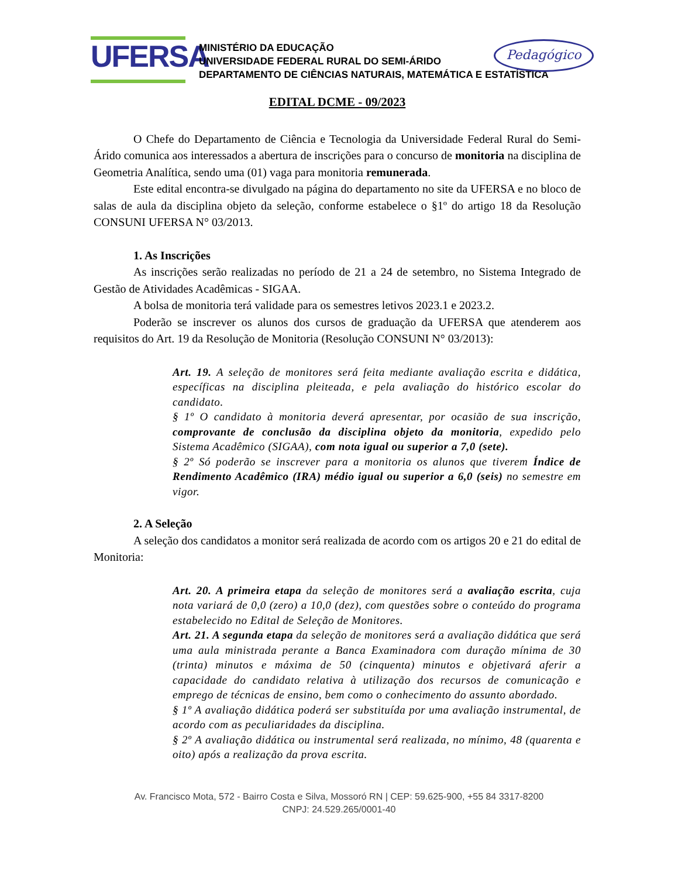UFERSA
MINISTÉRIO DA EDUCAÇÃO
UNIVERSIDADE FEDERAL RURAL DO SEMI-ÁRIDO
DEPARTAMENTO DE CIÊNCIAS NATURAIS, MATEMÁTICA E ESTATÍSTICA
Pedagógico
EDITAL DCME - 09/2023
O Chefe do Departamento de Ciência e Tecnologia da Universidade Federal Rural do Semi-Árido comunica aos interessados a abertura de inscrições para o concurso de monitoria na disciplina de Geometria Analítica, sendo uma (01) vaga para monitoria remunerada.
Este edital encontra-se divulgado na página do departamento no site da UFERSA e no bloco de salas de aula da disciplina objeto da seleção, conforme estabelece o §1º do artigo 18 da Resolução CONSUNI UFERSA N° 03/2013.
1. As Inscrições
As inscrições serão realizadas no período de 21 a 24 de setembro, no Sistema Integrado de Gestão de Atividades Acadêmicas - SIGAA.
A bolsa de monitoria terá validade para os semestres letivos 2023.1 e 2023.2.
Poderão se inscrever os alunos dos cursos de graduação da UFERSA que atenderem aos requisitos do Art. 19 da Resolução de Monitoria (Resolução CONSUNI N° 03/2013):
Art. 19. A seleção de monitores será feita mediante avaliação escrita e didática, específicas na disciplina pleiteada, e pela avaliação do histórico escolar do candidato.
§ 1º O candidato à monitoria deverá apresentar, por ocasião de sua inscrição, comprovante de conclusão da disciplina objeto da monitoria, expedido pelo Sistema Acadêmico (SIGAA), com nota igual ou superior a 7,0 (sete).
§ 2º Só poderão se inscrever para a monitoria os alunos que tiverem Índice de Rendimento Acadêmico (IRA) médio igual ou superior a 6,0 (seis) no semestre em vigor.
2. A Seleção
A seleção dos candidatos a monitor será realizada de acordo com os artigos 20 e 21 do edital de Monitoria:
Art. 20. A primeira etapa da seleção de monitores será a avaliação escrita, cuja nota variará de 0,0 (zero) a 10,0 (dez), com questões sobre o conteúdo do programa estabelecido no Edital de Seleção de Monitores.
Art. 21. A segunda etapa da seleção de monitores será a avaliação didática que será uma aula ministrada perante a Banca Examinadora com duração mínima de 30 (trinta) minutos e máxima de 50 (cinquenta) minutos e objetivará aferir a capacidade do candidato relativa à utilização dos recursos de comunicação e emprego de técnicas de ensino, bem como o conhecimento do assunto abordado.
§ 1º A avaliação didática poderá ser substituída por uma avaliação instrumental, de acordo com as peculiaridades da disciplina.
§ 2º A avaliação didática ou instrumental será realizada, no mínimo, 48 (quarenta e oito) após a realização da prova escrita.
Av. Francisco Mota, 572 - Bairro Costa e Silva, Mossoró RN | CEP: 59.625-900, +55 84 3317-8200
CNPJ: 24.529.265/0001-40